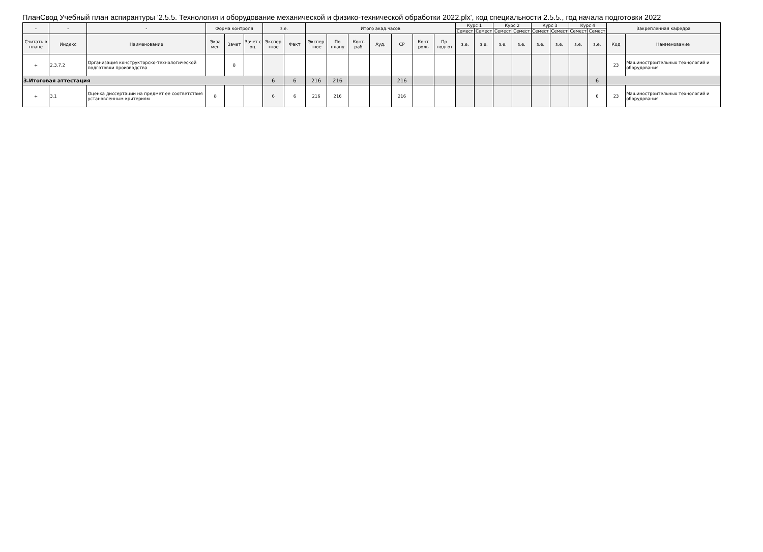ПланСвод Учебный план аспирантуры '2.5.5. Технология и оборудование механической и физико-технической обработки 2022.plx', код специальности 2.5.5., год начала подготовки 2022
| - | - | - | Форма контроля | | | з.е. | | Итого акад.часов | | | | | | | Курс 1 | | Курс 2 | | Курс 3 | | Курс 4 | | Закрепленная кафедра | |
| --- | --- | --- | --- | --- | --- | --- | --- | --- | --- | --- | --- | --- | --- | --- | --- | --- | --- | --- | --- | --- | --- | --- | --- | --- |
| | | | | | | | | | | | | | | | Семест | Семест | Семест | Семест | Семест | Семест | Семест | Семест | | |
| Считать в плане | Индекс | Наименование | Экза мен | Зачет | Зачет с оц. | Экспер тное | Факт | Экспер тное | По плану | Конт. раб. | Ауд. | СР | Конт роль | Пр. подгот | з.е. | з.е. | з.е. | з.е. | з.е. | з.е. | з.е. | з.е. | Код | Наименование |
| + | 2.3.7.2 | Организация конструкторско-технологической подготовки производства | | 8 | | | | | | | | | | | | | | | | | | | 23 | Машиностроительных технологий и оборудования |
| 3.Итоговая аттестация | | | | | | 6 | 6 | 216 | 216 | | | 216 | | | | | | | | | | 6 | | |
| + | 3.1 | Оценка диссертации на предмет ее соответствия установленным критериям | 8 | | | 6 | 6 | 216 | 216 | | | 216 | | | | | | | | | | 6 | 23 | Машиностроительных технологий и оборудования |